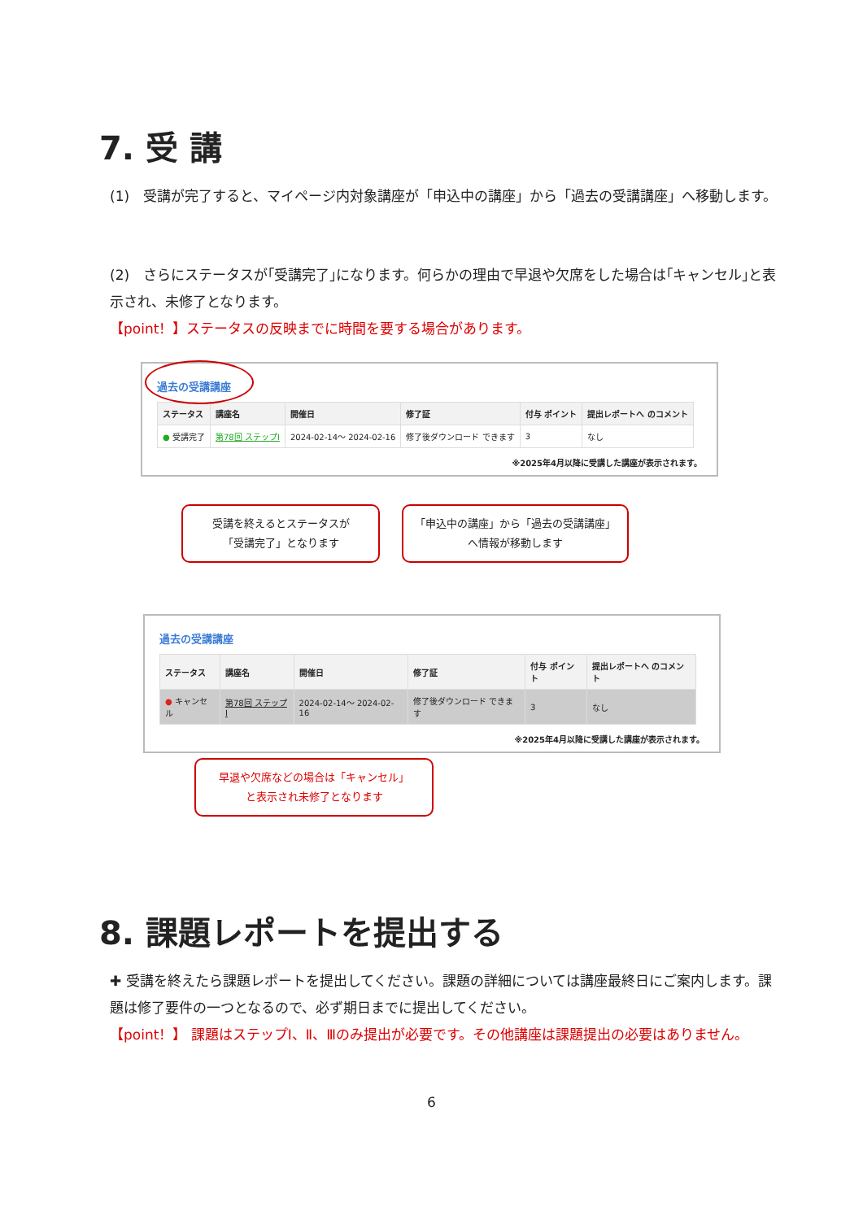7. 受 講
(1)　受講が完了すると、マイページ内対象講座が「申込中の講座」から「過去の受講講座」へ移動します。
(2)　さらにステータスが｢受講完了｣になります。何らかの理由で早退や欠席をした場合は｢キャンセル｣と表示され、未修了となります。
【point！】ステータスの反映までに時間を要する場合があります。
過去の受講講座
| ステータス | 講座名 | 開催日 | 修了証 | 付与 ポイント | 提出レポートへ のコメント |
| --- | --- | --- | --- | --- | --- |
| ● 受講完了 | 第78回 ステップⅠ | 2024-02-14～ 2024-02-16 | 修了後ダウンロード できます | 3 | なし |
※2025年4月以降に受講した講座が表示されます。
受講を終えるとステータスが
「受講完了」となります
「申込中の講座」から「過去の受講講座」へ情報が移動します
過去の受講講座
| ステータス | 講座名 | 開催日 | 修了証 | 付与 ポイント | 提出レポートへ のコメント |
| --- | --- | --- | --- | --- | --- |
| ● キャンセル | 第78回 ステップⅠ | 2024-02-14～ 2024-02-16 | 修了後ダウンロード できます | 3 | なし |
※2025年4月以降に受講した講座が表示されます。
早退や欠席などの場合は「キャンセル」
と表示され未修了となります
8. 課題レポートを提出する
✚ 受講を終えたら課題レポートを提出してください。課題の詳細については講座最終日にご案内します。課題は修了要件の一つとなるので、必ず期日までに提出してください。
【point！】 課題はステップⅠ、Ⅱ、Ⅲのみ提出が必要です。その他講座は課題提出の必要はありません。
6